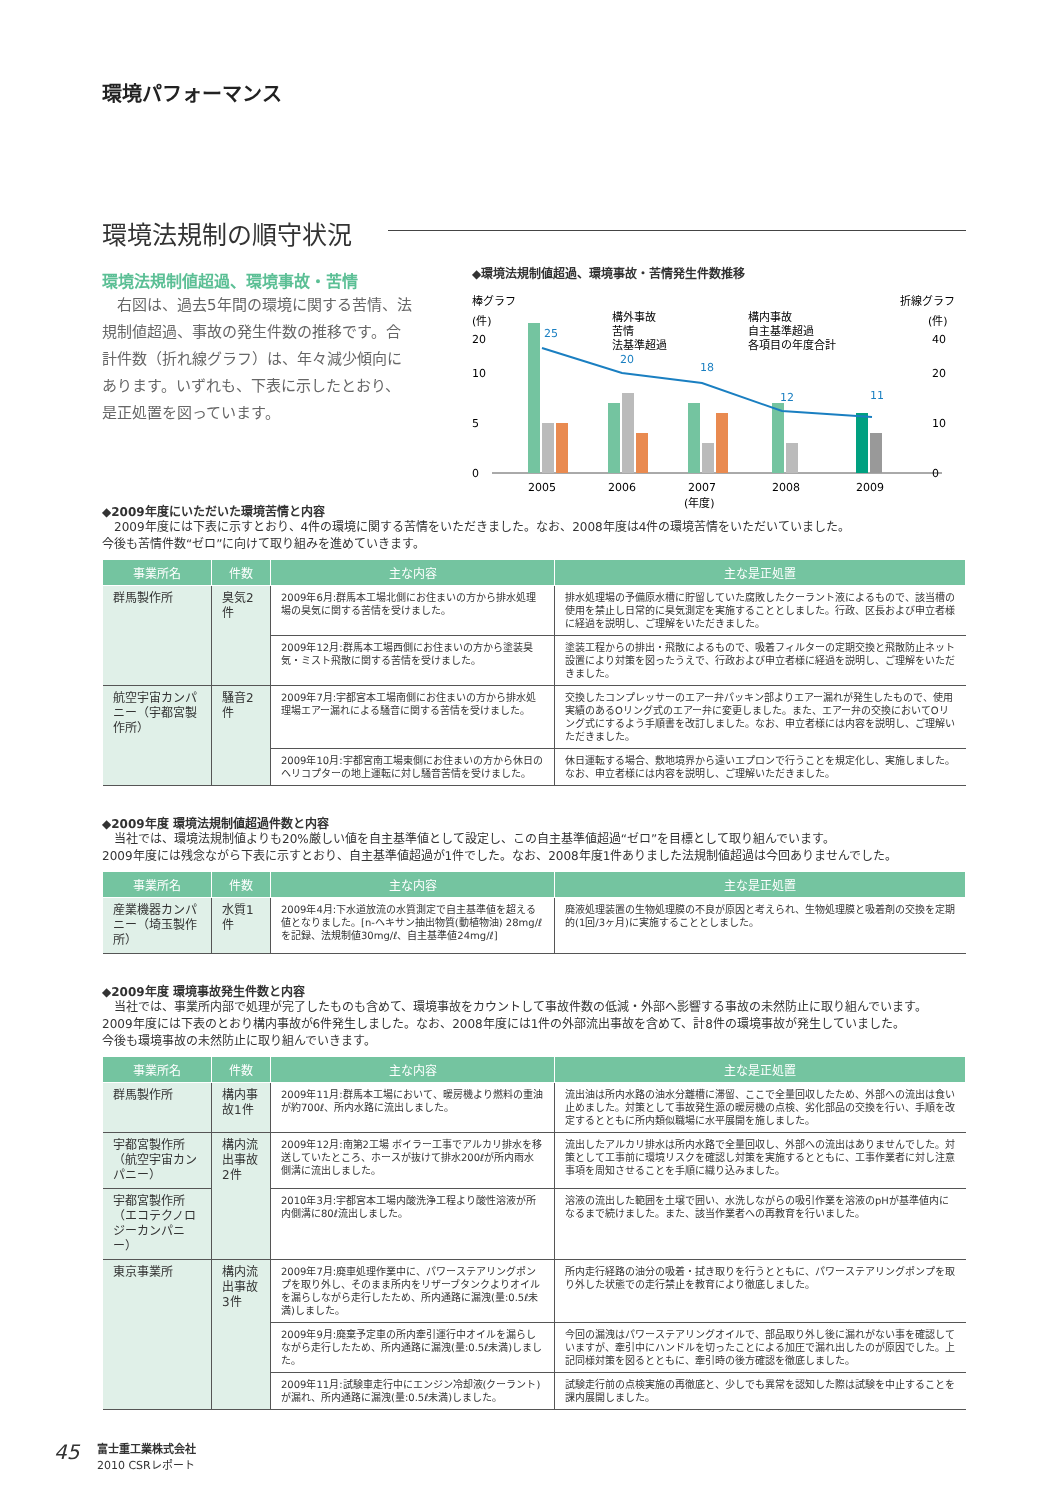環境パフォーマンス
環境法規制の順守状況
環境法規制値超過、環境事故・苦情
　右図は、過去5年間の環境に関する苦情、法規制値超過、事故の発生件数の推移です。合計件数（折れ線グラフ）は、年々減少傾向にあります。いずれも、下表に示したとおり、是正処置を図っています。
◆環境法規制値超過、環境事故・苦情発生件数推移
棒グラフ
(件)
折線グラフ
(件)
構外事故
苦情
法基準超過
構内事故
自主基準超過
各項目の年度合計
0
5
10
20
0
10
20
40
25
20
18
12
11
2005
2006
2007
2008
2009
(年度)
◆2009年度にいただいた環境苦情と内容
　2009年度には下表に示すとおり、4件の環境に関する苦情をいただきました。なお、2008年度は4件の環境苦情をいただいていました。
今後も苦情件数“ゼロ”に向けて取り組みを進めていきます。
| 事業所名 | 件数 | 主な内容 | 主な是正処置 |
| --- | --- | --- | --- |
| 群馬製作所 | 臭気2件 | 2009年6月:群馬本工場北側にお住まいの方から排水処理場の臭気に関する苦情を受けました。 | 排水処理場の予備原水槽に貯留していた腐敗したクーラント液によるもので、該当槽の使用を禁止し日常的に臭気測定を実施することとしました。行政、区長および申立者様に経過を説明し、ご理解をいただきました。 |
| | | 2009年12月:群馬本工場西側にお住まいの方から塗装臭気・ミスト飛散に関する苦情を受けました。 | 塗装工程からの排出・飛散によるもので、吸着フィルターの定期交換と飛散防止ネット設置により対策を図ったうえで、行政および申立者様に経過を説明し、ご理解をいただきました。 |
| 航空宇宙カンパニー（宇都宮製作所） | 騒音2件 | 2009年7月:宇都宮本工場南側にお住まいの方から排水処理場エアー漏れによる騒音に関する苦情を受けました。 | 交換したコンプレッサーのエアー弁パッキン部よりエアー漏れが発生したもので、使用実績のあるOリング式のエアー弁に変更しました。また、エアー弁の交換においてOリング式にするよう手順書を改訂しました。なお、申立者様には内容を説明し、ご理解いただきました。 |
| | | 2009年10月:宇都宮南工場東側にお住まいの方から休日のヘリコプターの地上運転に対し騒音苦情を受けました。 | 休日運転する場合、敷地境界から遠いエプロンで行うことを規定化し、実施しました。なお、申立者様には内容を説明し、ご理解いただきました。 |
◆2009年度 環境法規制値超過件数と内容
　当社では、環境法規制値よりも20%厳しい値を自主基準値として設定し、この自主基準値超過“ゼロ”を目標として取り組んでいます。
2009年度には残念ながら下表に示すとおり、自主基準値超過が1件でした。なお、2008年度1件ありました法規制値超過は今回ありませんでした。
| 事業所名 | 件数 | 主な内容 | 主な是正処置 |
| --- | --- | --- | --- |
| 産業機器カンパニー（埼玉製作所） | 水質1件 | 2009年4月:下水道放流の水質測定で自主基準値を超える値となりました。[n-ヘキサン抽出物質(動植物油) 28mg/ℓを記録、法規制値30mg/ℓ、自主基準値24mg/ℓ] | 廃液処理装置の生物処理膜の不良が原因と考えられ、生物処理膜と吸着剤の交換を定期的(1回/3ヶ月)に実施することとしました。 |
◆2009年度 環境事故発生件数と内容
　当社では、事業所内部で処理が完了したものも含めて、環境事故をカウントして事故件数の低減・外部へ影響する事故の未然防止に取り組んでいます。
2009年度には下表のとおり構内事故が6件発生しました。なお、2008年度には1件の外部流出事故を含めて、計8件の環境事故が発生していました。
今後も環境事故の未然防止に取り組んでいきます。
| 事業所名 | 件数 | 主な内容 | 主な是正処置 |
| --- | --- | --- | --- |
| 群馬製作所 | 構内事故1件 | 2009年11月:群馬本工場において、暖房機より燃料の重油が約700ℓ、所内水路に流出しました。 | 流出油は所内水路の油水分離槽に滞留、ここで全量回収したため、外部への流出は食い止めました。対策として事故発生源の暖房機の点検、劣化部品の交換を行い、手順を改定するとともに所内類似職場に水平展開を施しました。 |
| 宇都宮製作所（航空宇宙カンパニー） | 構内流出事故2件 | 2009年12月:南第2工場 ボイラー工事でアルカリ排水を移送していたところ、ホースが抜けて排水200ℓが所内雨水側溝に流出しました。 | 流出したアルカリ排水は所内水路で全量回収し、外部への流出はありませんでした。対策として工事前に環境リスクを確認し対策を実施するとともに、工事作業者に対し注意事項を周知させることを手順に織り込みました。 |
| 宇都宮製作所（エコテクノロジーカンパニー） | | 2010年3月:宇都宮本工場内酸洗浄工程より酸性溶液が所内側溝に80ℓ流出しました。 | 溶液の流出した範囲を土壌で囲い、水洗しながらの吸引作業を溶液のpHが基準値内になるまで続けました。また、該当作業者への再教育を行いました。 |
| 東京事業所 | 構内流出事故3件 | 2009年7月:廃車処理作業中に、パワーステアリングポンプを取り外し、そのまま所内をリザーブタンクよりオイルを漏らしながら走行したため、所内通路に漏洩(量:0.5ℓ未満)しました。 | 所内走行経路の油分の吸着・拭き取りを行うとともに、パワーステアリングポンプを取り外した状態での走行禁止を教育により徹底しました。 |
| | | 2009年9月:廃棄予定車の所内牽引運行中オイルを漏らしながら走行したため、所内通路に漏洩(量:0.5ℓ未満)しました。 | 今回の漏洩はパワーステアリングオイルで、部品取り外し後に漏れがない事を確認していますが、牽引中にハンドルを切ったことによる加圧で漏れ出したのが原因でした。上記同様対策を図るとともに、牽引時の後方確認を徹底しました。 |
| | | 2009年11月:試験車走行中にエンジン冷却液(クーラント)が漏れ、所内通路に漏洩(量:0.5ℓ未満)しました。 | 試験走行前の点検実施の再徹底と、少しでも異常を認知した際は試験を中止することを課内展開しました。 |
45 富士重工業株式会社
2010 CSRレポート